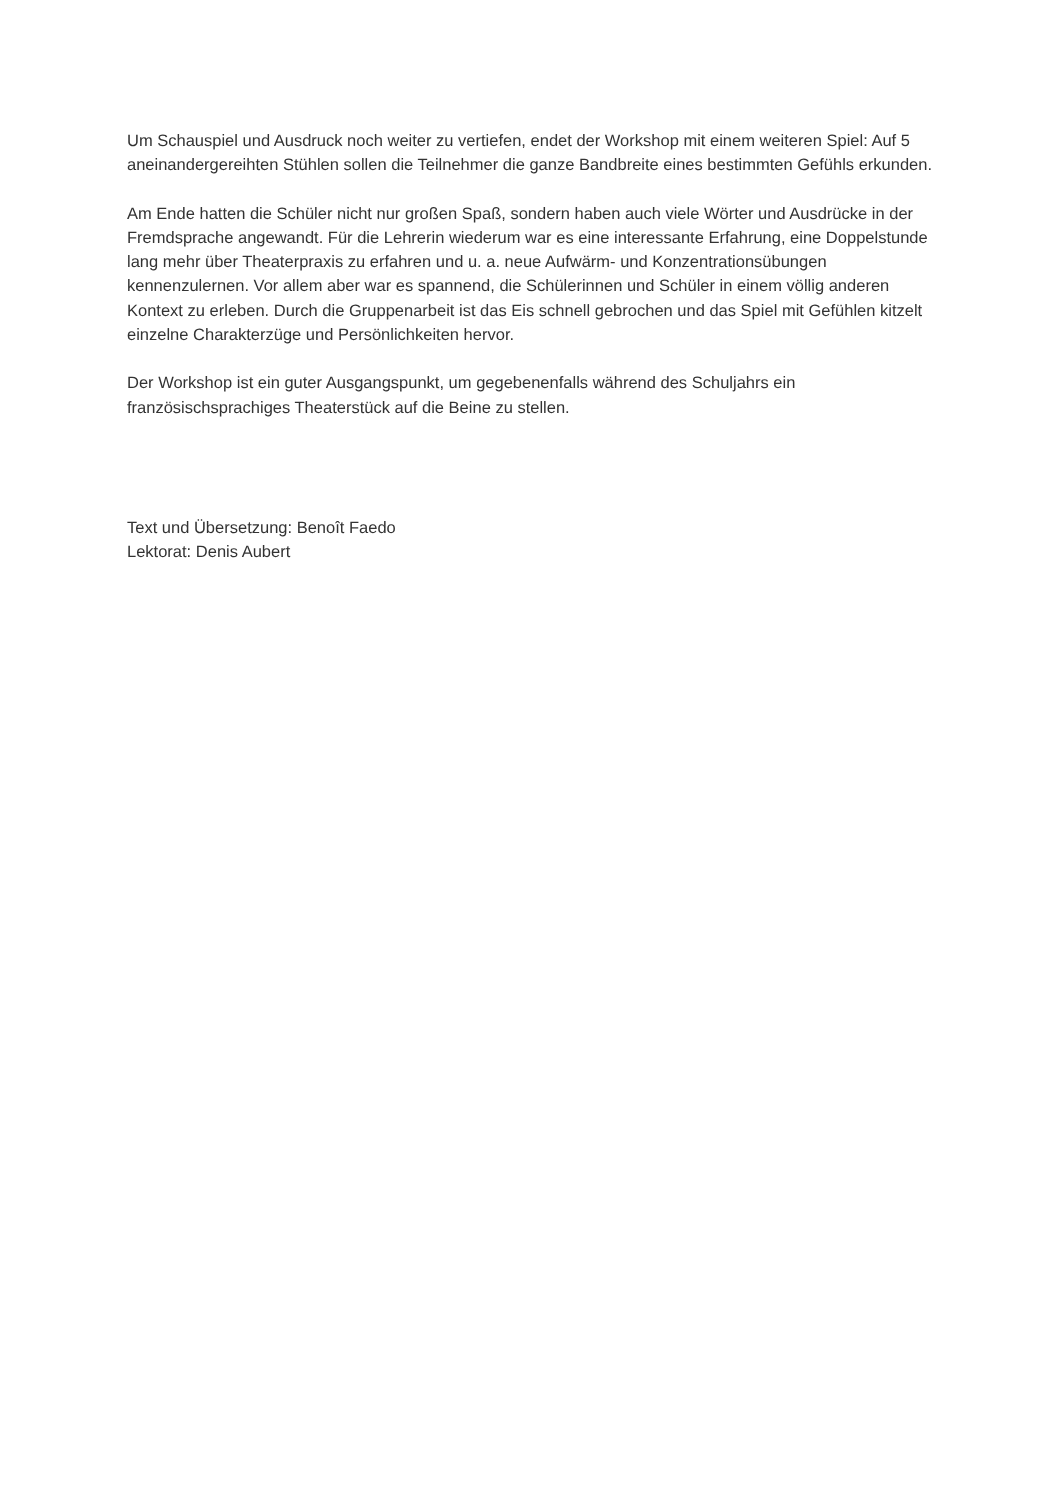Um Schauspiel und Ausdruck noch weiter zu vertiefen, endet der Workshop mit einem weiteren Spiel: Auf 5 aneinandergereihten Stühlen sollen die Teilnehmer die ganze Bandbreite eines bestimmten Gefühls erkunden.
Am Ende hatten die Schüler nicht nur großen Spaß, sondern haben auch viele Wörter und Ausdrücke in der Fremdsprache angewandt. Für die Lehrerin wiederum war es eine interessante Erfahrung, eine Doppelstunde lang mehr über Theaterpraxis zu erfahren und u. a. neue Aufwärm- und Konzentrationsübungen kennenzulernen. Vor allem aber war es spannend, die Schülerinnen und Schüler in einem völlig anderen Kontext zu erleben. Durch die Gruppenarbeit ist das Eis schnell gebrochen und das Spiel mit Gefühlen kitzelt einzelne Charakterzüge und Persönlichkeiten hervor.
Der Workshop ist ein guter Ausgangspunkt, um gegebenenfalls während des Schuljahrs ein französischsprachiges Theaterstück auf die Beine zu stellen.
Text und Übersetzung: Benoît Faedo
Lektorat: Denis Aubert